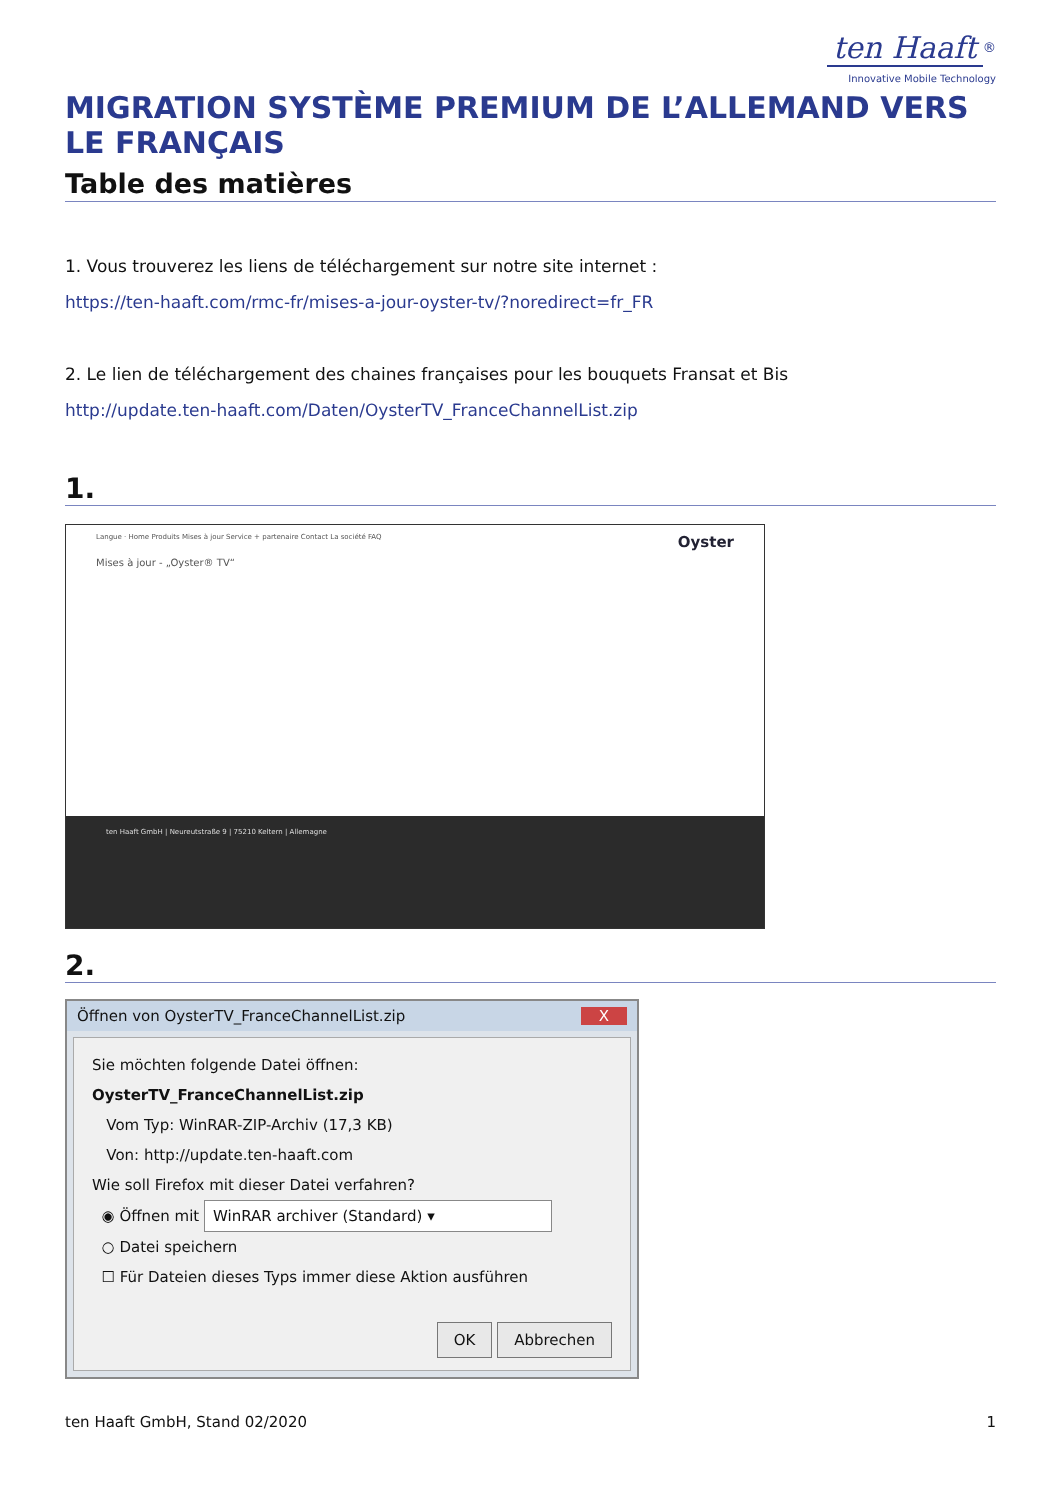ten Haaft<sup>®</sup>
Innovative Mobile Technology
MIGRATION SYSTÈME PREMIUM DE L’ALLEMAND VERS LE FRANÇAIS
Table des matières
1. Vous trouverez les liens de téléchargement sur notre site internet :
https://ten-haaft.com/rmc-fr/mises-a-jour-oyster-tv/?noredirect=fr_FR
2. Le lien de téléchargement des chaines françaises pour les bouquets Fransat et Bis
http://update.ten-haaft.com/Daten/OysterTV_FranceChannelList.zip
1.
Langue · Home Produits Mises à jour Service + partenaire Contact La société FAQ Oyster
Mises à jour - „Oyster® TV“
ten Haaft GmbH | Neureutstraße 9 | 75210 Keltern | Allemagne
2.
Öffnen von OysterTV_FranceChannelList.zip X
Sie möchten folgende Datei öffnen:
OysterTV_FranceChannelList.zip
Vom Typ: WinRAR-ZIP-Archiv (17,3 KB)
Von: http://update.ten-haaft.com
Wie soll Firefox mit dieser Datei verfahren?
◉ Öffnen mit WinRAR archiver (Standard) ▾
○ Datei speichern
☐ Für Dateien dieses Typs immer diese Aktion ausführen
OK Abbrechen
ten Haaft GmbH, Stand 02/2020 1